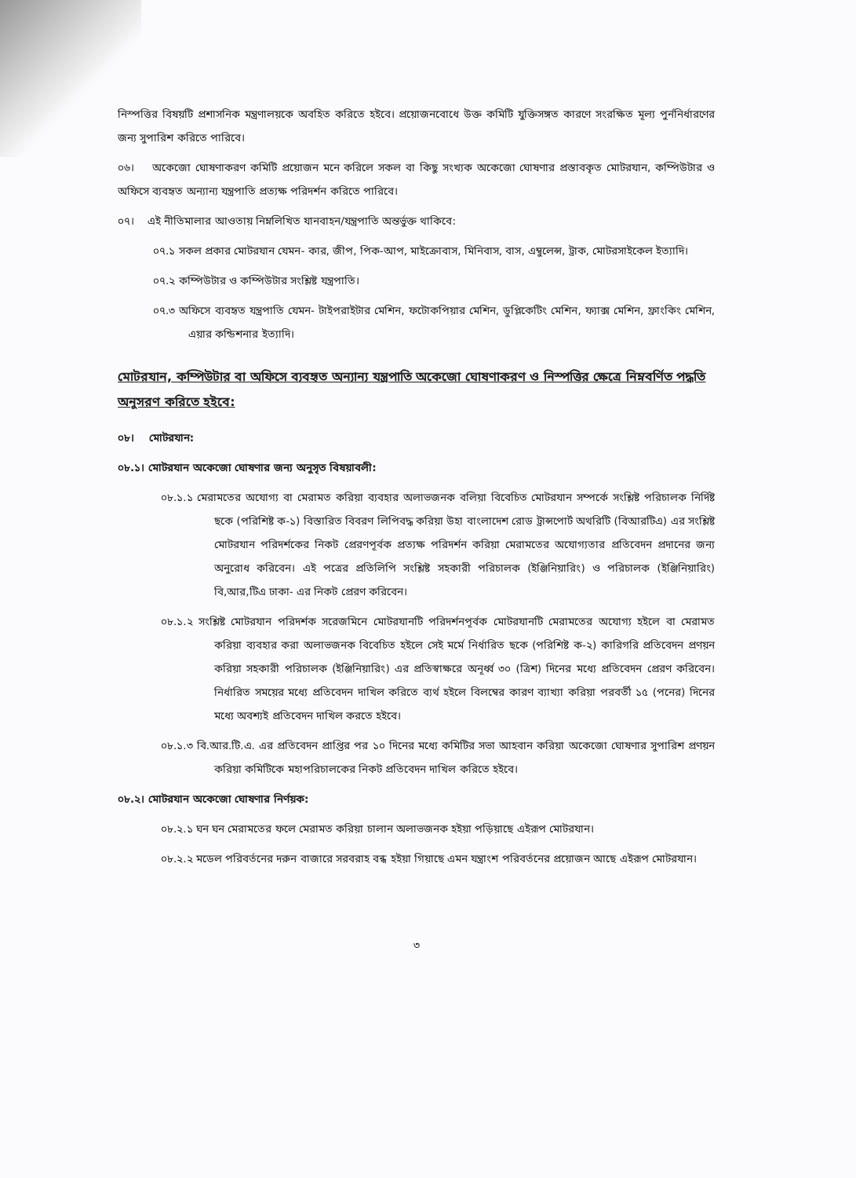নিস্পত্তির বিষয়টি প্রশাসনিক মন্ত্রণালয়কে অবহিত করিতে হইবে। প্রয়োজনবোধে উক্ত কমিটি যুক্তিসঙ্গত কারণে সংরক্ষিত মূল্য পুর্ননির্ধারণের জন্য সুপারিশ করিতে পারিবে।
০৬। অকেজো ঘোষণাকরণ কমিটি প্রয়োজন মনে করিলে সকল বা কিছু সংখ্যক অকেজো ঘোষণার প্রস্তাবকৃত মোটরযান, কম্পিউটার ও অফিসে ব্যবহৃত অন্যান্য যন্ত্রপাতি প্রত্যক্ষ পরিদর্শন করিতে পারিবে।
০৭। এই নীতিমালার আওতায় নিম্নলিখিত যানবাহন/যন্ত্রপাতি অন্তর্ভুক্ত থাকিবে:
০৭.১ সকল প্রকার মোটরযান যেমন- কার, জীপ, পিক-আপ, মাইক্রোবাস, মিনিবাস, বাস, এম্বুলেন্স, ট্রাক, মোটরসাইকেল ইত্যাদি।
০৭.২ কম্পিউটার ও কম্পিউটার সংশ্লিষ্ট যন্ত্রপাতি।
০৭.৩ অফিসে ব্যবহৃত যন্ত্রপাতি যেমন- টাইপরাইটার মেশিন, ফটোকপিয়ার মেশিন, ডুপ্লিকেটিং মেশিন, ফ্যাক্স মেশিন, ফ্রাংকিং মেশিন, এয়ার কন্ডিশনার ইত্যাদি।
মোটরযান, কম্পিউটার বা অফিসে ব্যবহৃত অন্যান্য যন্ত্রপাতি অকেজো ঘোষণাকরণ ও নিস্পত্তির ক্ষেত্রে নিম্নবর্ণিত পদ্ধতি অনুসরণ করিতে হইবে:
০৮। মোটরযান:
০৮.১। মোটরযান অকেজো ঘোষণার জন্য অনুসৃত বিষয়াবলী:
০৮.১.১ মেরামতের অযোগ্য বা মেরামত করিয়া ব্যবহার অলাভজনক বলিয়া বিবেচিত মোটরযান সম্পর্কে সংশ্লিষ্ট পরিচালক নির্দিষ্ট ছকে (পরিশিষ্ট ক-১) বিস্তারিত বিবরণ লিপিবদ্ধ করিয়া উহা বাংলাদেশ রোড ট্রান্সপোর্ট অথরিটি (বিআরটিএ) এর সংশ্লিষ্ট মোটরযান পরিদর্শকের নিকট প্রেরণপূর্বক প্রত্যক্ষ পরিদর্শন করিয়া মেরামতের অযোগ্যতার প্রতিবেদন প্রদানের জন্য অনুরোধ করিবেন। এই পত্রের প্রতিলিপি সংশ্লিষ্ট সহকারী পরিচালক (ইঞ্জিনিয়ারিং) ও পরিচালক (ইঞ্জিনিয়ারিং) বি,আর,টিএ ঢাকা- এর নিকট প্রেরণ করিবেন।
০৮.১.২ সংশ্লিষ্ট মোটরযান পরিদর্শক সরেজমিনে মোটরযানটি পরিদর্শনপূর্বক মোটরযানটি মেরামতের অযোগ্য হইলে বা মেরামত করিয়া ব্যবহার করা অলাভজনক বিবেচিত হইলে সেই মর্মে নির্ধারিত ছকে (পরিশিষ্ট ক-২) কারিগরি প্রতিবেদন প্রণয়ন করিয়া সহকারী পরিচালক (ইঞ্জিনিয়ারিং) এর প্রতিস্বাক্ষরে অনূর্ধ্ব ৩০ (ত্রিশ) দিনের মধ্যে প্রতিবেদন প্রেরণ করিবেন। নির্ধারিত সময়ের মধ্যে প্রতিবেদন দাখিল করিতে ব্যর্থ হইলে বিলম্বের কারণ ব্যাখ্যা করিয়া পরবর্তী ১৫ (পনের) দিনের মধ্যে অবশ্যই প্রতিবেদন দাখিল করতে হইবে।
০৮.১.৩ বি.আর.টি.এ. এর প্রতিবেদন প্রাপ্তির পর ১০ দিনের মধ্যে কমিটির সভা আহবান করিয়া অকেজো ঘোষণার সুপারিশ প্রণয়ন করিয়া কমিটিকে মহাপরিচালকের নিকট প্রতিবেদন দাখিল করিতে হইবে।
০৮.২। মোটরযান অকেজো ঘোষণার নির্ণয়ক:
০৮.২.১ ঘন ঘন মেরামতের ফলে মেরামত করিয়া চালান অলাভজনক হইয়া পড়িয়াছে এইরূপ মোটরযান।
০৮.২.২ মডেল পরিবর্তনের দরুন বাজারে সরবরাহ বন্ধ হইয়া গিয়াছে এমন যন্ত্রাংশ পরিবর্তনের প্রয়োজন আছে এইরূপ মোটরযান।
৩